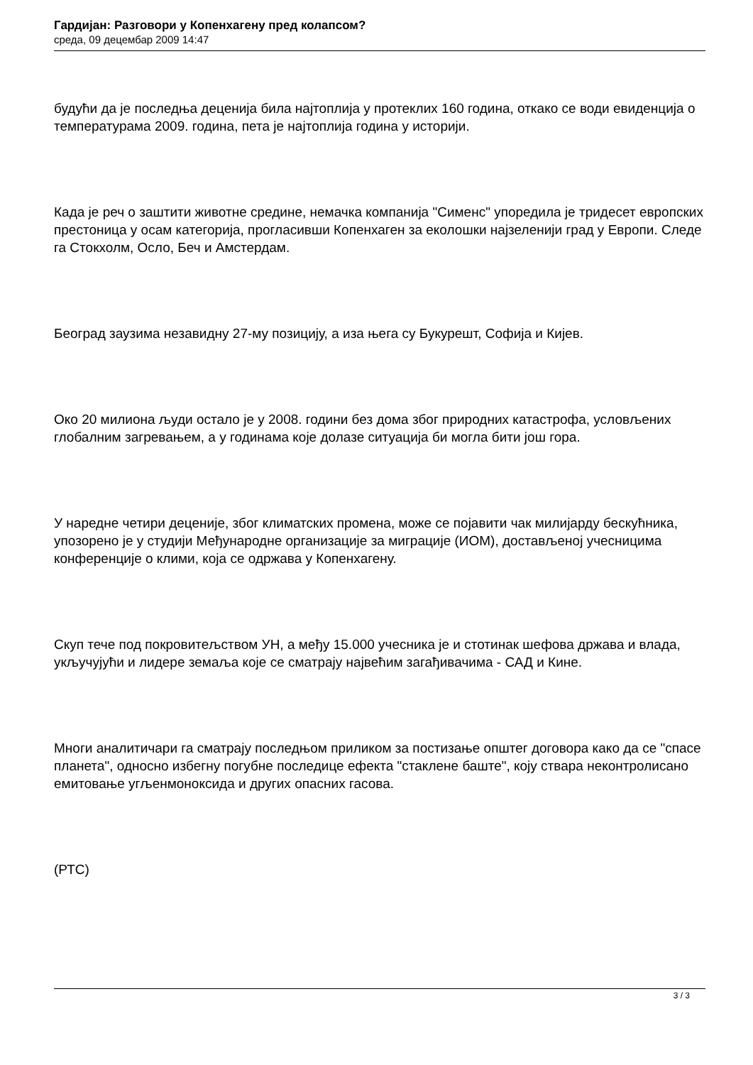Гардијан: Разговори у Копенхагену пред колапсом?
среда, 09 децембар 2009 14:47
будући да је последња деценија била најтоплија у протеклих 160 година, откако се води евиденција о температурама 2009. година, пета је најтоплија година у историји.
Када је реч о заштити животне средине, немачка компанија "Сименс" упоредила је тридесет европских престоница у осам категорија, прогласивши Копенхаген за еколошки најзеленији град у Европи. Следе га Стокхолм, Осло, Беч и Амстердам.
Београд заузима незавидну 27-му позицију, а иза њега су Букурешт, Софија и Кијев.
Око 20 милиона људи остало је у 2008. години без дома због природних катастрофа, условљених глобалним загревањем, а у годинама које долазе ситуација би могла бити још гора.
У наредне четири деценије, због климатских промена, може се појавити чак милијарду бескућника, упозорено је у студији Међународне организације за миграције (ИОМ), достављеној учесницима конференције о клими, која се одржава у Копенхагену.
Скуп тече под покровитељством УН, а међу 15.000 учесника је и стотинак шефова држава и влада, укључујући и лидере земаља које се сматрају највећим загађивачима - САД и Кине.
Многи аналитичари га сматрају последњом приликом за постизање општег договора како да се "спасе планета", односно избегну погубне последице ефекта "стаклене баште", коју ствара неконтролисано емитовање угљенмоноксида и других опасних гасова.
(РТС)
3 / 3